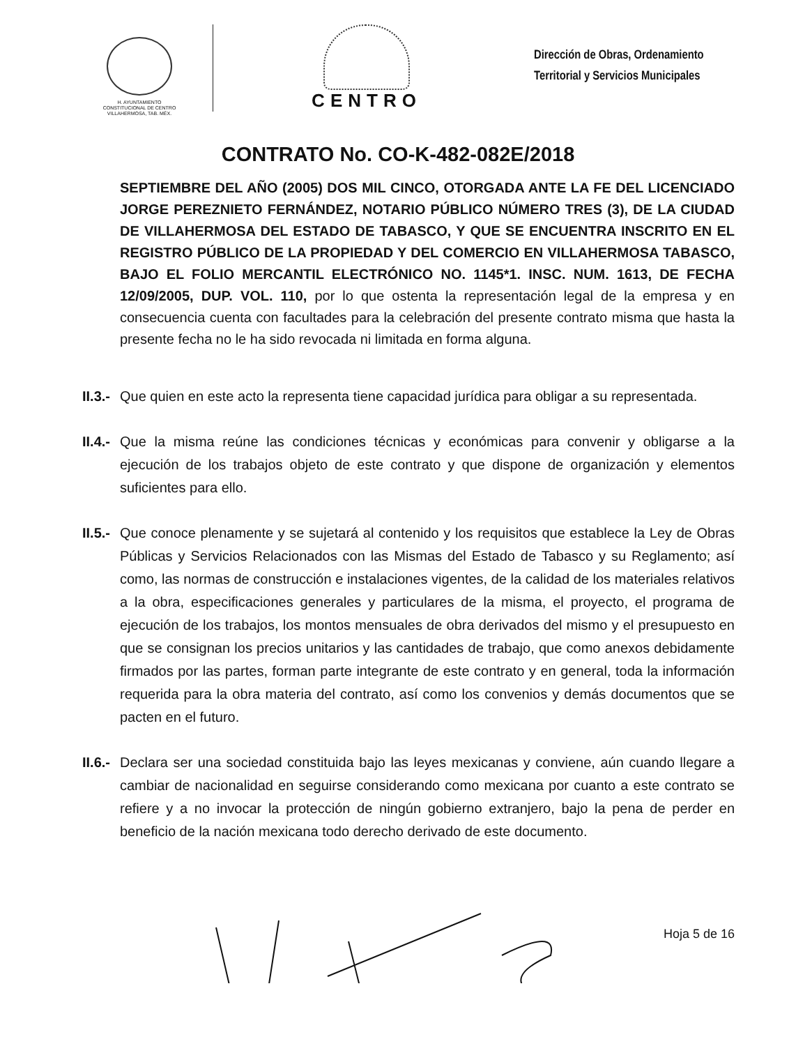H. AYUNTAMIENTO
CONSTITUCIONAL DE CENTRO
VILLAHERMOSA, TAB. MÉX.
CENTRO
Dirección de Obras, Ordenamiento
Territorial y Servicios Municipales
CONTRATO No. CO-K-482-082E/2018
SEPTIEMBRE DEL AÑO (2005) DOS MIL CINCO, OTORGADA ANTE LA FE DEL LICENCIADO JORGE PEREZNIETO FERNÁNDEZ, NOTARIO PÚBLICO NÚMERO TRES (3), DE LA CIUDAD DE VILLAHERMOSA DEL ESTADO DE TABASCO, Y QUE SE ENCUENTRA INSCRITO EN EL REGISTRO PÚBLICO DE LA PROPIEDAD Y DEL COMERCIO EN VILLAHERMOSA TABASCO, BAJO EL FOLIO MERCANTIL ELECTRÓNICO NO. 1145*1. INSC. NUM. 1613, DE FECHA 12/09/2005, DUP. VOL. 110, por lo que ostenta la representación legal de la empresa y en consecuencia cuenta con facultades para la celebración del presente contrato misma que hasta la presente fecha no le ha sido revocada ni limitada en forma alguna.
II.3.- Que quien en este acto la representa tiene capacidad jurídica para obligar a su representada.
II.4.- Que la misma reúne las condiciones técnicas y económicas para convenir y obligarse a la ejecución de los trabajos objeto de este contrato y que dispone de organización y elementos suficientes para ello.
II.5.- Que conoce plenamente y se sujetará al contenido y los requisitos que establece la Ley de Obras Públicas y Servicios Relacionados con las Mismas del Estado de Tabasco y su Reglamento; así como, las normas de construcción e instalaciones vigentes, de la calidad de los materiales relativos a la obra, especificaciones generales y particulares de la misma, el proyecto, el programa de ejecución de los trabajos, los montos mensuales de obra derivados del mismo y el presupuesto en que se consignan los precios unitarios y las cantidades de trabajo, que como anexos debidamente firmados por las partes, forman parte integrante de este contrato y en general, toda la información requerida para la obra materia del contrato, así como los convenios y demás documentos que se pacten en el futuro.
II.6.- Declara ser una sociedad constituida bajo las leyes mexicanas y conviene, aún cuando llegare a cambiar de nacionalidad en seguirse considerando como mexicana por cuanto a este contrato se refiere y a no invocar la protección de ningún gobierno extranjero, bajo la pena de perder en beneficio de la nación mexicana todo derecho derivado de este documento.
Hoja 5 de 16